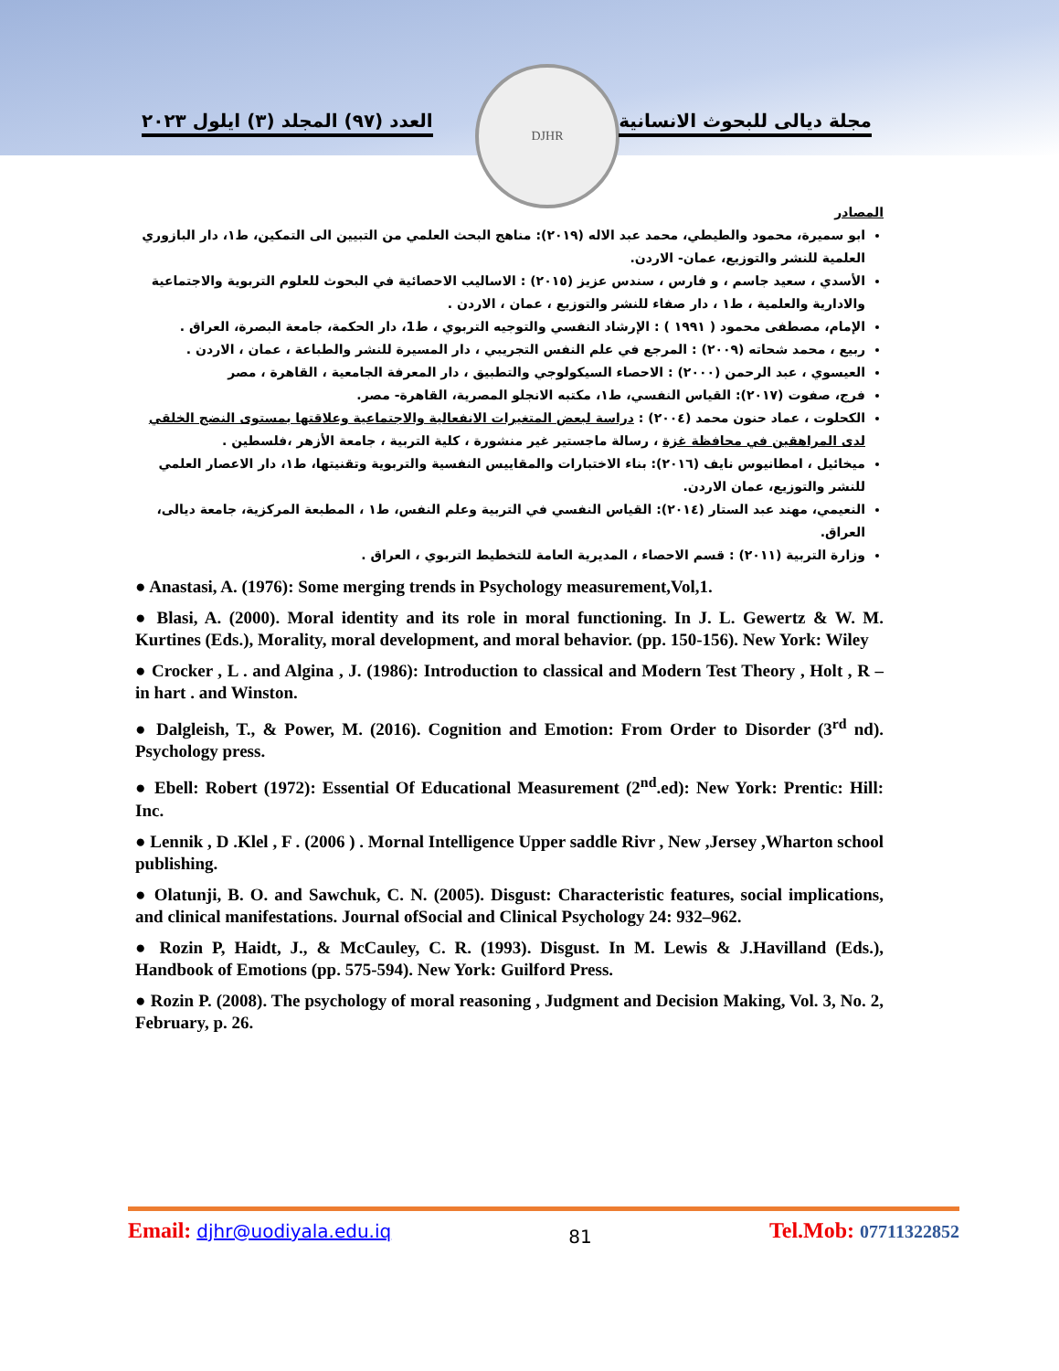DJHR
مجلة ديالى للبحوث الانسانية العدد (٩٧) المجلد (٣) ايلول ٢٠٢٣
المصادر
ابو سميرة، محمود والطيطي، محمد عبد الاله (٢٠١٩): مناهج البحث العلمي من التبيين الى التمكين، ط١، دار البازوري العلمية للنشر والتوزيع، عمان- الاردن.
الأسدي ، سعيد جاسم ، و فارس ، سندس عزيز (٢٠١٥) : الاساليب الاحصائية في البحوث للعلوم التربوية والاجتماعية والادارية والعلمية ، ط١ ، دار صفاء للنشر والتوزيع ، عمان ، الاردن .
الإمام، مصطفى محمود ( ١٩٩١ ) : الإرشاد النفسي والتوجيه التربوي ، ط1، دار الحكمة، جامعة البصرة، العراق .
ربيع ، محمد شحاته (٢٠٠٩) : المرجع في علم النفس التجريبي ، دار المسيرة للنشر والطباعة ، عمان ، الاردن .
العيسوي ، عبد الرحمن (٢٠٠٠) : الاحصاء السيكولوجي والتطبيق ، دار المعرفة الجامعية ، القاهرة ، مصر
فرج، صفوت (٢٠١٧): القياس النفسي، ط١، مكتبه الانجلو المصرية، القاهرة- مصر.
الكحلوت ، عماد حنون محمد (٢٠٠٤) : دراسة لبعض المتغيرات الانفعالية والاجتماعية وعلاقتها بمستوى النضج الخلقي لدى المراهقين في محافظة غزة ، رسالة ماجستير غير منشورة ، كلية التربية ، جامعة الأزهر ،فلسطين .
ميخائيل ، امطانيوس نايف (٢٠١٦): بناء الاختبارات والمقاييس النفسية والتربوية وتقنيتها، ط١، دار الاعصار العلمي للنشر والتوزيع، عمان الاردن.
النعيمي، مهند عبد الستار (٢٠١٤): القياس النفسي في التربية وعلم النفس، ط١ ، المطبعة المركزية، جامعة ديالى، العراق.
وزارة التربية (٢٠١١) : قسم الاحصاء ، المديرية العامة للتخطيط التربوي ، العراق .
● Anastasi, A. (1976): Some merging trends in Psychology measurement,Vol,1.
● Blasi, A. (2000). Moral identity and its role in moral functioning. In J. L. Gewertz & W. M. Kurtines (Eds.), Morality, moral development, and moral behavior. (pp. 150-156). New York: Wiley
● Crocker , L . and Algina , J. (1986): Introduction to classical and Modern Test Theory , Holt , R – in hart . and Winston.
● Dalgleish, T., & Power, M. (2016). Cognition and Emotion: From Order to Disorder (3<sup>rd</sup> nd). Psychology press.
● Ebell: Robert (1972): Essential Of Educational Measurement (2<sup>nd</sup>.ed): New York: Prentic: Hill: Inc.
● Lennik , D .Klel , F . (2006 ) . Mornal Intelligence Upper saddle Rivr , New ,Jersey ,Wharton school publishing.
● Olatunji, B. O. and Sawchuk, C. N. (2005). Disgust: Characteristic features, social implications, and clinical manifestations. Journal ofSocial and Clinical Psychology 24: 932–962.
● Rozin P, Haidt, J., & McCauley, C. R. (1993). Disgust. In M. Lewis & J.Havilland (Eds.), Handbook of Emotions (pp. 575-594). New York: Guilford Press.
● Rozin P. (2008). The psychology of moral reasoning , Judgment and Decision Making, Vol. 3, No. 2, February, p. 26.
Email: djhr@uodiyala.edu.iq 81 Tel.Mob: 07711322852